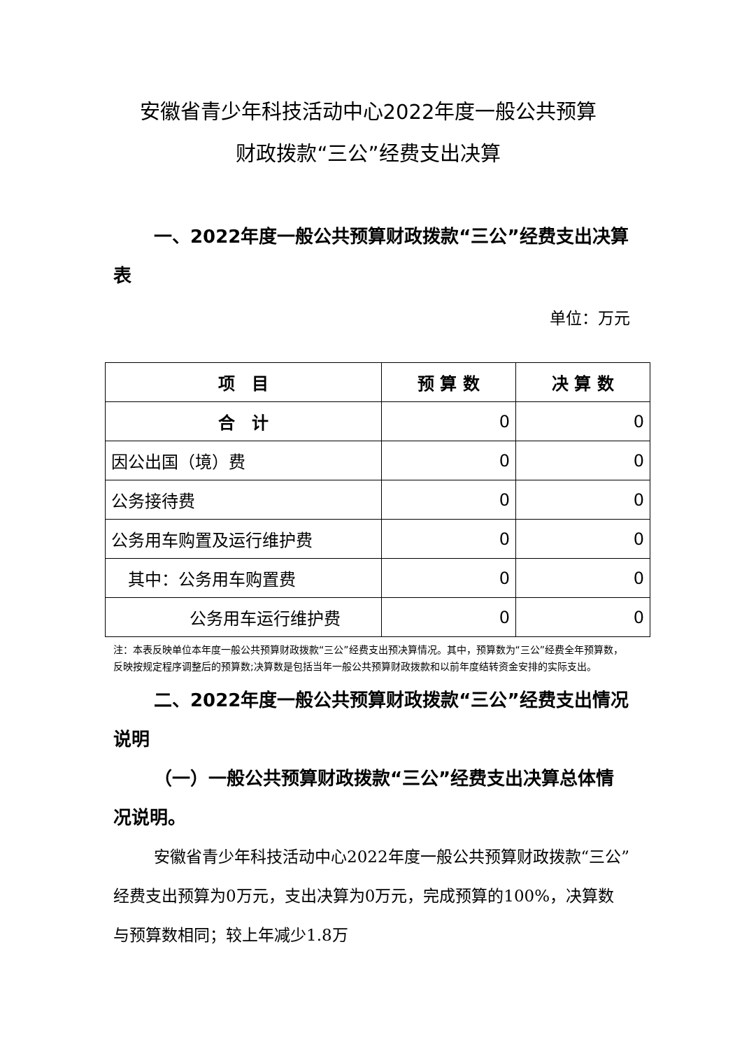安徽省青少年科技活动中心2022年度一般公共预算
财政拨款“三公”经费支出决算
一、2022年度一般公共预算财政拨款“三公”经费支出决算表
单位：万元
| 项 目 | 预 算 数 | 决 算 数 |
| --- | --- | --- |
| 合 计 | 0 | 0 |
| 因公出国（境）费 | 0 | 0 |
| 公务接待费 | 0 | 0 |
| 公务用车购置及运行维护费 | 0 | 0 |
| 其中：公务用车购置费 | 0 | 0 |
| 公务用车运行维护费 | 0 | 0 |
注：本表反映单位本年度一般公共预算财政拨款“三公”经费支出预决算情况。其中，预算数为“三公”经费全年预算数，反映按规定程序调整后的预算数;决算数是包括当年一般公共预算财政拨款和以前年度结转资金安排的实际支出。
二、2022年度一般公共预算财政拨款“三公”经费支出情况说明
（一）一般公共预算财政拨款“三公”经费支出决算总体情况说明。
安徽省青少年科技活动中心2022年度一般公共预算财政拨款“三公”经费支出预算为0万元，支出决算为0万元，完成预算的100%，决算数与预算数相同；较上年减少1.8万